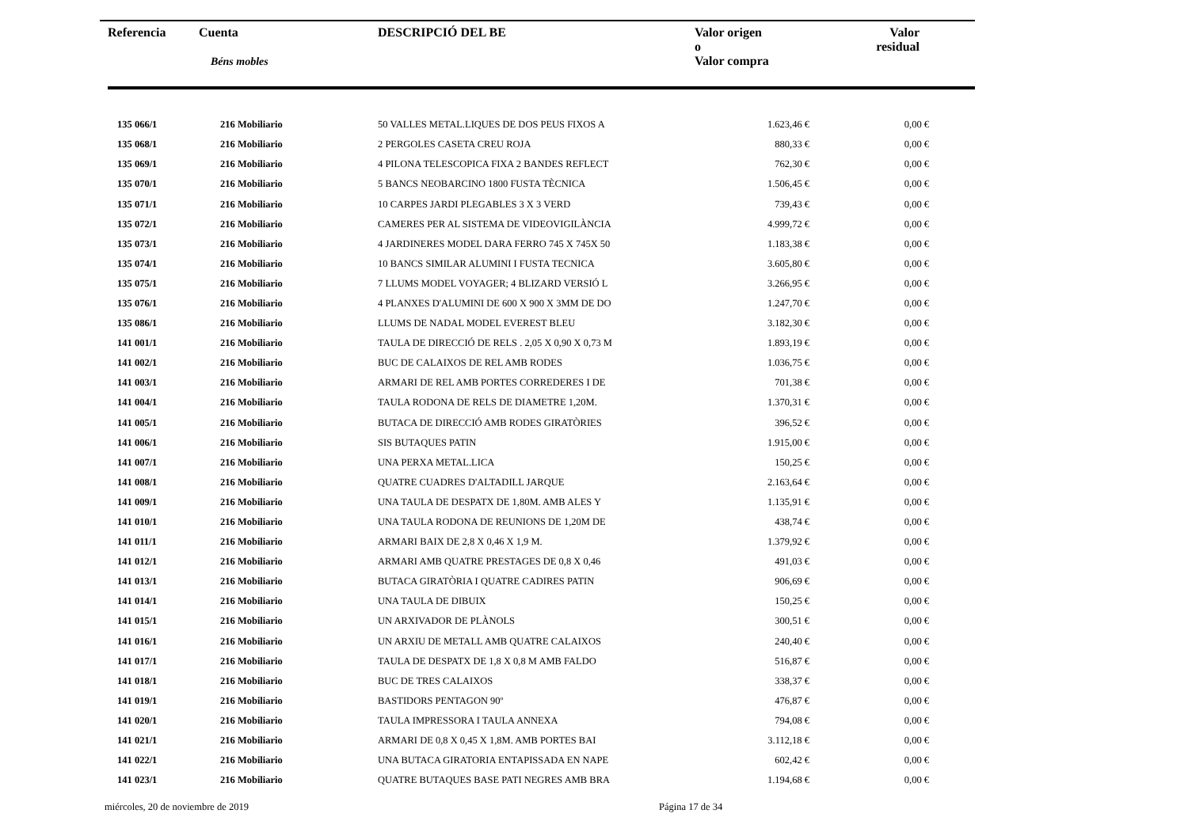| Referencia | Cuenta Béns mobles | DESCRIPCIÓ DEL BE | Valor origen o Valor compra | Valor residual |
| --- | --- | --- | --- | --- |
| 135 066/1 | 216 Mobiliario | 50 VALLES METAL.LIQUES DE DOS PEUS FIXOS A | 1.623,46 € | 0,00 € |
| 135 068/1 | 216 Mobiliario | 2 PERGOLES CASETA CREU ROJA | 880,33 € | 0,00 € |
| 135 069/1 | 216 Mobiliario | 4 PILONA TELESCOPICA FIXA 2 BANDES REFLECT | 762,30 € | 0,00 € |
| 135 070/1 | 216 Mobiliario | 5 BANCS NEOBARCINO 1800 FUSTA TÈCNICA | 1.506,45 € | 0,00 € |
| 135 071/1 | 216 Mobiliario | 10 CARPES JARDI PLEGABLES 3 X 3 VERD | 739,43 € | 0,00 € |
| 135 072/1 | 216 Mobiliario | CAMERES PER AL SISTEMA DE VIDEOVIGILÀNCIA | 4.999,72 € | 0,00 € |
| 135 073/1 | 216 Mobiliario | 4 JARDINERES MODEL DARA FERRO 745 X 745X 50 | 1.183,38 € | 0,00 € |
| 135 074/1 | 216 Mobiliario | 10 BANCS SIMILAR ALUMINI I FUSTA TECNICA | 3.605,80 € | 0,00 € |
| 135 075/1 | 216 Mobiliario | 7 LLUMS MODEL VOYAGER; 4 BLIZARD VERSIÓ L | 3.266,95 € | 0,00 € |
| 135 076/1 | 216 Mobiliario | 4 PLANXES D'ALUMINI DE 600 X 900 X 3MM DE DO | 1.247,70 € | 0,00 € |
| 135 086/1 | 216 Mobiliario | LLUMS DE NADAL MODEL EVEREST BLEU | 3.182,30 € | 0,00 € |
| 141 001/1 | 216 Mobiliario | TAULA DE DIRECCIÓ DE RELS . 2,05 X 0,90 X 0,73 M | 1.893,19 € | 0,00 € |
| 141 002/1 | 216 Mobiliario | BUC DE CALAIXOS DE REL AMB RODES | 1.036,75 € | 0,00 € |
| 141 003/1 | 216 Mobiliario | ARMARI DE REL AMB PORTES CORREDERES I DE | 701,38 € | 0,00 € |
| 141 004/1 | 216 Mobiliario | TAULA RODONA DE RELS DE DIAMETRE 1,20M. | 1.370,31 € | 0,00 € |
| 141 005/1 | 216 Mobiliario | BUTACA DE DIRECCIÓ AMB RODES GIRATÒRIES | 396,52 € | 0,00 € |
| 141 006/1 | 216 Mobiliario | SIS BUTAQUES PATIN | 1.915,00 € | 0,00 € |
| 141 007/1 | 216 Mobiliario | UNA PERXA METAL.LICA | 150,25 € | 0,00 € |
| 141 008/1 | 216 Mobiliario | QUATRE CUADRES D'ALTADILL JARQUE | 2.163,64 € | 0,00 € |
| 141 009/1 | 216 Mobiliario | UNA TAULA DE DESPATX DE 1,80M. AMB ALES Y | 1.135,91 € | 0,00 € |
| 141 010/1 | 216 Mobiliario | UNA TAULA RODONA DE REUNIONS DE 1,20M DE | 438,74 € | 0,00 € |
| 141 011/1 | 216 Mobiliario | ARMARI BAIX DE 2,8 X 0,46 X 1,9 M. | 1.379,92 € | 0,00 € |
| 141 012/1 | 216 Mobiliario | ARMARI AMB QUATRE PRESTAGES DE 0,8 X 0,46 | 491,03 € | 0,00 € |
| 141 013/1 | 216 Mobiliario | BUTACA GIRATÒRIA I QUATRE CADIRES PATIN | 906,69 € | 0,00 € |
| 141 014/1 | 216 Mobiliario | UNA TAULA DE DIBUIX | 150,25 € | 0,00 € |
| 141 015/1 | 216 Mobiliario | UN ARXIVADOR DE PLÀNOLS | 300,51 € | 0,00 € |
| 141 016/1 | 216 Mobiliario | UN ARXIU DE METALL AMB QUATRE CALAIXOS | 240,40 € | 0,00 € |
| 141 017/1 | 216 Mobiliario | TAULA DE DESPATX DE 1,8 X 0,8 M AMB FALDO | 516,87 € | 0,00 € |
| 141 018/1 | 216 Mobiliario | BUC DE TRES CALAIXOS | 338,37 € | 0,00 € |
| 141 019/1 | 216 Mobiliario | BASTIDORS PENTAGON 90º | 476,87 € | 0,00 € |
| 141 020/1 | 216 Mobiliario | TAULA IMPRESSORA I TAULA ANNEXA | 794,08 € | 0,00 € |
| 141 021/1 | 216 Mobiliario | ARMARI DE 0,8 X 0,45 X 1,8M. AMB PORTES BAI | 3.112,18 € | 0,00 € |
| 141 022/1 | 216 Mobiliario | UNA BUTACA GIRATORIA ENTAPISSADA EN NAPE | 602,42 € | 0,00 € |
| 141 023/1 | 216 Mobiliario | QUATRE BUTAQUES BASE PATI NEGRES AMB BRA | 1.194,68 € | 0,00 € |
miércoles, 20 de noviembre de 2019
Página 17 de 34